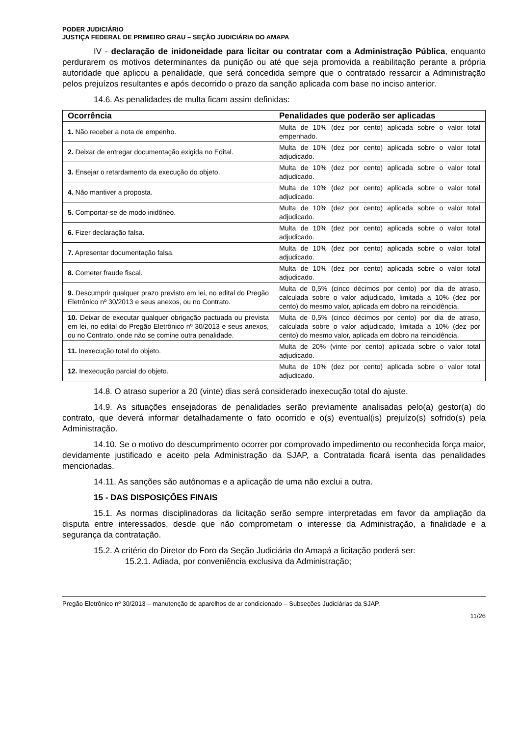PODER JUDICIÁRIO
JUSTIÇA FEDERAL DE PRIMEIRO GRAU – SEÇÃO JUDICIÁRIA DO AMAPA
IV - declaração de inidoneidade para licitar ou contratar com a Administração Pública, enquanto perdurarem os motivos determinantes da punição ou até que seja promovida a reabilitação perante a própria autoridade que aplicou a penalidade, que será concedida sempre que o contratado ressarcir a Administração pelos prejuízos resultantes e após decorrido o prazo da sanção aplicada com base no inciso anterior.
14.6. As penalidades de multa ficam assim definidas:
| Ocorrência | Penalidades que poderão ser aplicadas |
| --- | --- |
| 1. Não receber a nota de empenho. | Multa de 10% (dez por cento) aplicada sobre o valor total empenhado. |
| 2. Deixar de entregar documentação exigida no Edital. | Multa de 10% (dez por cento) aplicada sobre o valor total adjudicado. |
| 3. Ensejar o retardamento da execução do objeto. | Multa de 10% (dez por cento) aplicada sobre o valor total adjudicado. |
| 4. Não mantiver a proposta. | Multa de 10% (dez por cento) aplicada sobre o valor total adjudicado. |
| 5. Comportar-se de modo inidôneo. | Multa de 10% (dez por cento) aplicada sobre o valor total adjudicado. |
| 6. Fizer declaração falsa. | Multa de 10% (dez por cento) aplicada sobre o valor total adjudicado. |
| 7. Apresentar documentação falsa. | Multa de 10% (dez por cento) aplicada sobre o valor total adjudicado. |
| 8. Cometer fraude fiscal. | Multa de 10% (dez por cento) aplicada sobre o valor total adjudicado. |
| 9. Descumprir qualquer prazo previsto em lei, no edital do Pregão Eletrônico nº 30/2013 e seus anexos, ou no Contrato. | Multa de 0,5% (cinco décimos por cento) por dia de atraso, calculada sobre o valor adjudicado, limitada a 10% (dez por cento) do mesmo valor, aplicada em dobro na reincidência. |
| 10. Deixar de executar qualquer obrigação pactuada ou prevista em lei, no edital do Pregão Eletrônico nº 30/2013 e seus anexos, ou no Contrato, onde não se comine outra penalidade. | Multa de 0,5% (cinco décimos por cento) por dia de atraso, calculada sobre o valor adjudicado, limitada a 10% (dez por cento) do mesmo valor, aplicada em dobro na reincidência. |
| 11. Inexecução total do objeto. | Multa de 20% (vinte por cento) aplicada sobre o valor total adjudicado. |
| 12. Inexecução parcial do objeto. | Multa de 10% (dez por cento) aplicada sobre o valor total adjudicado. |
14.8. O atraso superior a 20 (vinte) dias será considerado inexecução total do ajuste.
14.9. As situações ensejadoras de penalidades serão previamente analisadas pelo(a) gestor(a) do contrato, que deverá informar detalhadamente o fato ocorrido e o(s) eventual(is) prejuízo(s) sofrido(s) pela Administração.
14.10. Se o motivo do descumprimento ocorrer por comprovado impedimento ou reconhecida força maior, devidamente justificado e aceito pela Administração da SJAP, a Contratada ficará isenta das penalidades mencionadas.
14.11. As sanções são autônomas e a aplicação de uma não exclui a outra.
15 - DAS DISPOSIÇÕES FINAIS
15.1. As normas disciplinadoras da licitação serão sempre interpretadas em favor da ampliação da disputa entre interessados, desde que não comprometam o interesse da Administração, a finalidade e a segurança da contratação.
15.2. A critério do Diretor do Foro da Seção Judiciária do Amapá a licitação poderá ser:
15.2.1. Adiada, por conveniência exclusiva da Administração;
Pregão Eletrônico nº 30/2013 – manutenção de aparelhos de ar condicionado – Subseções Judiciárias da SJAP.
11/26